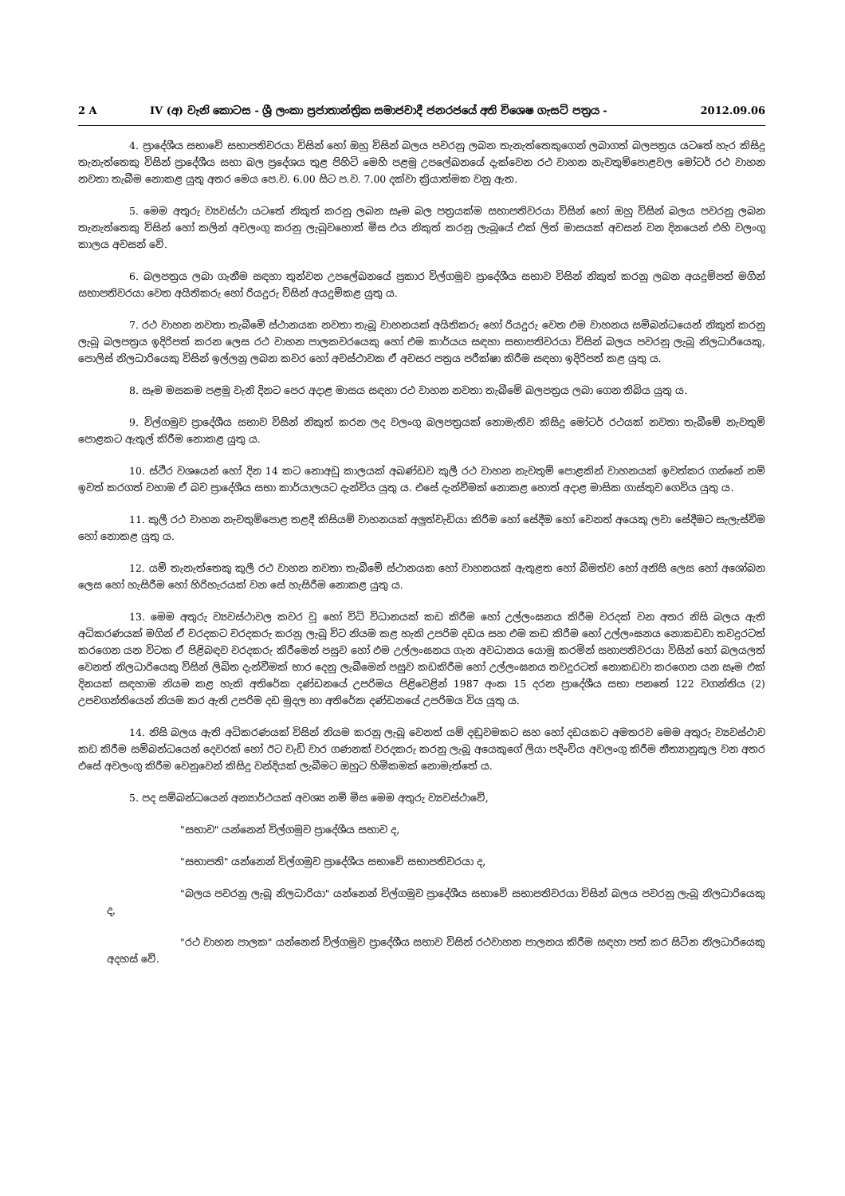2 A IV (අ) වැනි කොටස - ශ්‍රී ලංකා ප්‍රජාතාන්ත්‍රික සමාජවාදී ජනරජයේ අති විශෙෂ ගැසට් පත්‍රය - 2012.09.06
4. ප්‍රාදේශීය සභාවේ සභාපතිවරයා විසින් හෝ ඔහු විසින් බලය පවරනු ලබන තැනැත්තෙකුගෙන් ලබාගත් බලපත්‍රය යටතේ හැර කිසිදු තැනැත්තෙකු විසින් ප්‍රාදේශීය සභා බල ප්‍රදේශය තුළ පිහිටි මෙහි පළමු උපලේඛනයේ දැක්වෙන රථ වාහන නැවතුම්පොළවල මෝටර් රථ වාහන නවතා තැබීම නොකළ යුතු අතර මෙය පෙ.ව. 6.00 සිට ප.ව. 7.00 දක්වා ක්‍රියාත්මක වනු ඇත.
5. මෙම අතුරු ව්‍යවස්ථා යටතේ නිකුත් කරනු ලබන සෑම බල පත්‍රයක්ම සභාපතිවරයා විසින් හෝ ඔහු විසින් බලය පවරනු ලබන තැනැත්තෙකු විසින් හෝ කලින් අවලංගු කරනු ලැබුවහොත් මිස එය නිකුත් කරනු ලැබූයේ එක් ලිත් මාසයක් අවසන් වන දිනයෙන් එහි වලංගු කාලය අවසන් වේ.
6. බලපත්‍රය ලබා ගැනීම සඳහා තුන්වන උපලේඛනයේ ප්‍රකාර විල්ගමුව ප්‍රාදේශීය සභාව විසින් නිකුත් කරනු ලබන අයදුම්පත් මගින් සභාපතිවරයා වෙත අයිතිකරු හෝ රියදුරු විසින් අයදුම්කළ යුතු ය.
7. රථ වාහන නවතා තැබීමේ ස්ථානයක නවතා තැබූ වාහනයක් අයිතිකරු හෝ රියදුරු වෙත එම වාහනය සම්බන්ධයෙන් නිකුත් කරනු ලැබූ බලපත්‍රය ඉදිරිපත් කරන ලෙස රථ වාහන පාලකවරයෙකු හෝ එම කාර්යය සඳහා සභාපතිවරයා විසින් බලය පවරනු ලැබූ නිලධාරියෙකු, පොලිස් නිලධාරියෙකු විසින් ඉල්ලනු ලබන කවර හෝ අවස්ථාවක ඒ අවසර පත්‍රය පරීක්ෂා කිරීම සඳහා ඉදිරිපත් කළ යුතු ය.
8. සෑම මසකම පළමු වැනි දිනට පෙර අදාළ මාසය සඳහා රථ වාහන නවතා තැබීමේ බලපත්‍රය ලබා ගෙන තිබිය යුතු ය.
9. විල්ගමුව ප්‍රාදේශීය සභාව විසින් නිකුත් කරන ලද වලංගු බලපත්‍රයක් නොමැතිව කිසිදු මෝටර් රථයක් නවතා තැබීමේ නැවතුම් පොළකට ඇතුල් කිරීම නොකළ යුතු ය.
10. ස්ථිර වශයෙන් හෝ දින 14 කට නොඅඩු කාලයක් අඛණ්ඩව කුලී රථ වාහන නැවතුම් පොළකින් වාහනයක් ඉවත්කර ගන්නේ නම් ඉවත් කරගත් වහාම ඒ බව ප්‍රාදේශීය සභා කාර්යාලයට දැන්විය යුතු ය. එසේ දැන්වීමක් නොකළ හොත් අදාළ මාසික ගාස්තුව ගෙවිය යුතු ය.
11. කුලී රථ වාහන නැවතුම්පොළ තළදී කිසියම් වාහනයක් අලුත්වැඩියා කිරීම හෝ සේදීම හෝ වෙනත් අයෙකු ලවා සේදීමට සැලැස්වීම හෝ නොකළ යුතු ය.
12. යම් තැනැත්තෙකු කුලී රථ වාහන නවතා තැබීමේ ස්ථානයක හෝ වාහනයක් ඇතුළත හෝ බීමත්ව හෝ අනිසි ලෙස හෝ අශෝබන ලෙස හෝ හැසිරීම හෝ හිරිහැරයක් වන සේ හැසිරීම නොකළ යුතු ය.
13. මෙම අතුරු ව්‍යවස්ථාවල කවර වූ හෝ විධි විධානයක් කඩ කිරීම හෝ උල්ලංඝනය කිරීම වරදක් වන අතර නිසි බලය ඇති අධිකරණයක් මගින් ඒ වරදකට වරදකරු කරනු ලැබූ විට නියම කළ හැකි උපරිම දඩය සහ එම කඩ කිරීම හෝ උල්ලංඝනය නොකඩවා තවදුරටත් කරගෙන යන විටක ඒ පිළිබඳව වරදකරු කිරීමෙන් පසුව හෝ එම උල්ලංඝනය ගැන අවධානය යොමු කරමින් සභාපතිවරයා විසින් හෝ බලයලත් වෙනත් නිලධාරියෙකු විසින් ලිඛිත දැන්වීමක් භාර දෙනු ලැබීමෙන් පසුව කඩකිරීම හෝ උල්ලංඝනය තවදුරටත් නොකඩවා කරගෙන යන සෑම එක් දිනයක් සඳහාම නියම කළ හැකි අතිරේක දණ්ඩනයේ උපරිමය පිළිවෙළින් 1987 අංක 15 දරන ප්‍රාදේශීය සභා පනතේ 122 වගන්තිය (2) උපවගන්තියෙන් නියම කර ඇති උපරිම දඩ මුදල හා අතිරේක දණ්ඩනයේ උපරිමය විය යුතු ය.
14. නිසි බලය ඇති අධිකරණයක් විසින් නියම කරනු ලැබූ වෙනත් යම් දඬුවමකට සහ හෝ දඩයකට අමතරව මෙම අතුරු ව්‍යවස්ථාව කඩ කිරීම සම්බන්ධයෙන් දෙවරක් හෝ ඊට වැඩි වාර ගණනක් වරදකරු කරනු ලැබූ අයෙකුගේ ලියා පදිංචිය අවලංගු කිරීම නීත්‍යානුකූල වන අතර එසේ අවලංගු කිරීම වෙනුවෙන් කිසිදු වන්දියක් ලැබීමට ඔහුට හිමිකමක් නොමැත්තේ ය.
5. පද සම්බන්ධයෙන් අන්‍යාර්ථයක් අවශ්‍ය නම් මිස මෙම අතුරු ව්‍යවස්ථාවේ,
"සභාව" යන්නෙන් විල්ගමුව ප්‍රාදේශීය සභාව ද,
"සභාපති" යන්නෙන් විල්ගමුව ප්‍රාදේශීය සභාවේ සභාපතිවරයා ද,
"බලය පවරනු ලැබූ නිලධාරියා" යන්නෙන් විල්ගමුව ප්‍රාදේශීය සභාවේ සභාපතිවරයා විසින් බලය පවරනු ලැබූ නිලධාරියෙකු ද,
"රථ වාහන පාලක" යන්නෙන් විල්ගමුව ප්‍රාදේශීය සභාව විසින් රථවාහන පාලනය කිරීම සඳහා පත් කර සිටින නිලධාරියෙකු අදහස් වේ.